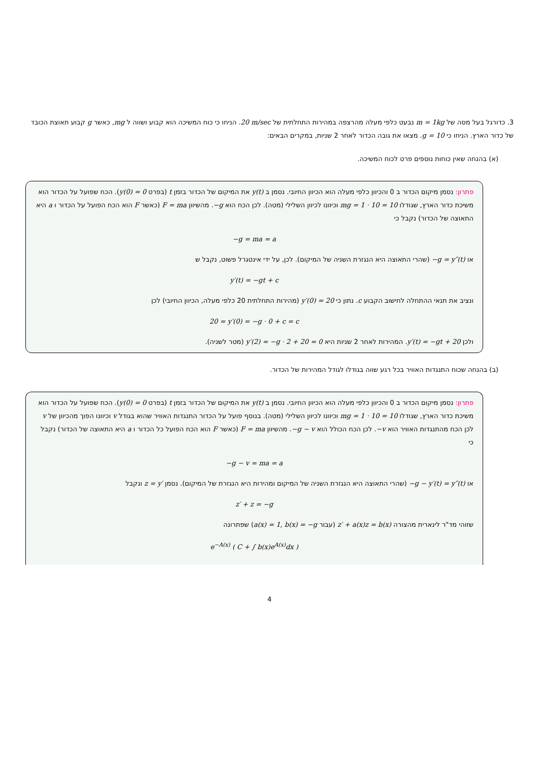3. כדורגל בעל מסה של m = 1kg נבעט כלפי מעלה מהרצפה במהירות התחלתית של 20 m/sec. הניחו כי כוח המשיכה הוא קבוע ושווה ל mg, כאשר g קבוע תאוצת הכובד של כדור הארץ. הניחו כי g = 10. מצאו את גובה הכדור לאחר 2 שניות, במקרים הבאים:
(א) בהנחה שאין כוחות נוספים פרט לכוח המשיכה.
פתרון: נסמן מיקום הכדור ב 0 והכיוון כלפי מעלה הוא הכיוון החיובי. נסמן ב y(t) את המיקום של הכדור בזמן t (בפרט y(0) = 0). הכח שפועל על הכדור הוא משיכת כדור הארץ, שגודלו mg = 1 · 10 = 10 וכיוונו לכיוון השלילי (מטה). לכן הכח הוא −g. מהשיוון F = ma (כאשר F הוא הכח הפועל על הכדור ו a היא התאוצה של הכדור) נקבל כי
−g = ma = a
או −g = y″(t) (שהרי התאוצה היא הנגזרת השניה של המיקום). לכן, על ידי אינטגרל פשוט, נקבל ש
y′(t) = −gt + c
ונציב את תנאי ההתחלה לחישוב הקבוע c. נתון כי y′(0) = 20 (מהירות התחלתית 20 כלפי מעלה, הכיוון החיובי) לכן
20 = y′(0) = −g · 0 + c = c
ולכן y′(t) = −gt + 20. המהירות לאחר 2 שניות היא y′(2) = −g · 2 + 20 = 0 (מטר לשניה).
(ב) בהנחה שכוח התנגדות האוויר בכל רגע שווה בגודלו לגודל המהירות של הכדור.
פתרון: נסמן מיקום הכדור ב 0 והכיוון כלפי מעלה הוא הכיוון החיובי. נסמן ב y(t) את המיקום של הכדור בזמן t (בפרט y(0) = 0). הכח שפועל על הכדור הוא משיכת כדור הארץ, שגודלו mg = 1 · 10 = 10 וכיוונו לכיוון השלילי (מטה). בנוסף פועל על הכדור התנגדות האוויר שהוא בגודל v וכיוונו הפוך מהכיוון של v לכן הכח מהתנגדות האוויר הוא −v. לכן הכח הכולל הוא −g − v. מהשיוון F = ma (כאשר F הוא הכח הפועל כל הכדור ו a היא התאוצה של הכדור) נקבל כי
−g − v = ma = a
או −g − y′(t) = y″(t) (שהרי התאוצה היא הנגזרת השניה של המיקום ומהירות היא הנגזרת של המיקום). נסמן z = y′ ונקבל
z′ + z = −g
שזוהי מד"ר לינארית מהצורה z′ + a(x)z = b(x) (עבור a(x) = 1, b(x) = −g) שפתרונה
e<sup>−A(x)</sup> ( C + ∫ b(x)e<sup>A(x)</sup>dx )
4